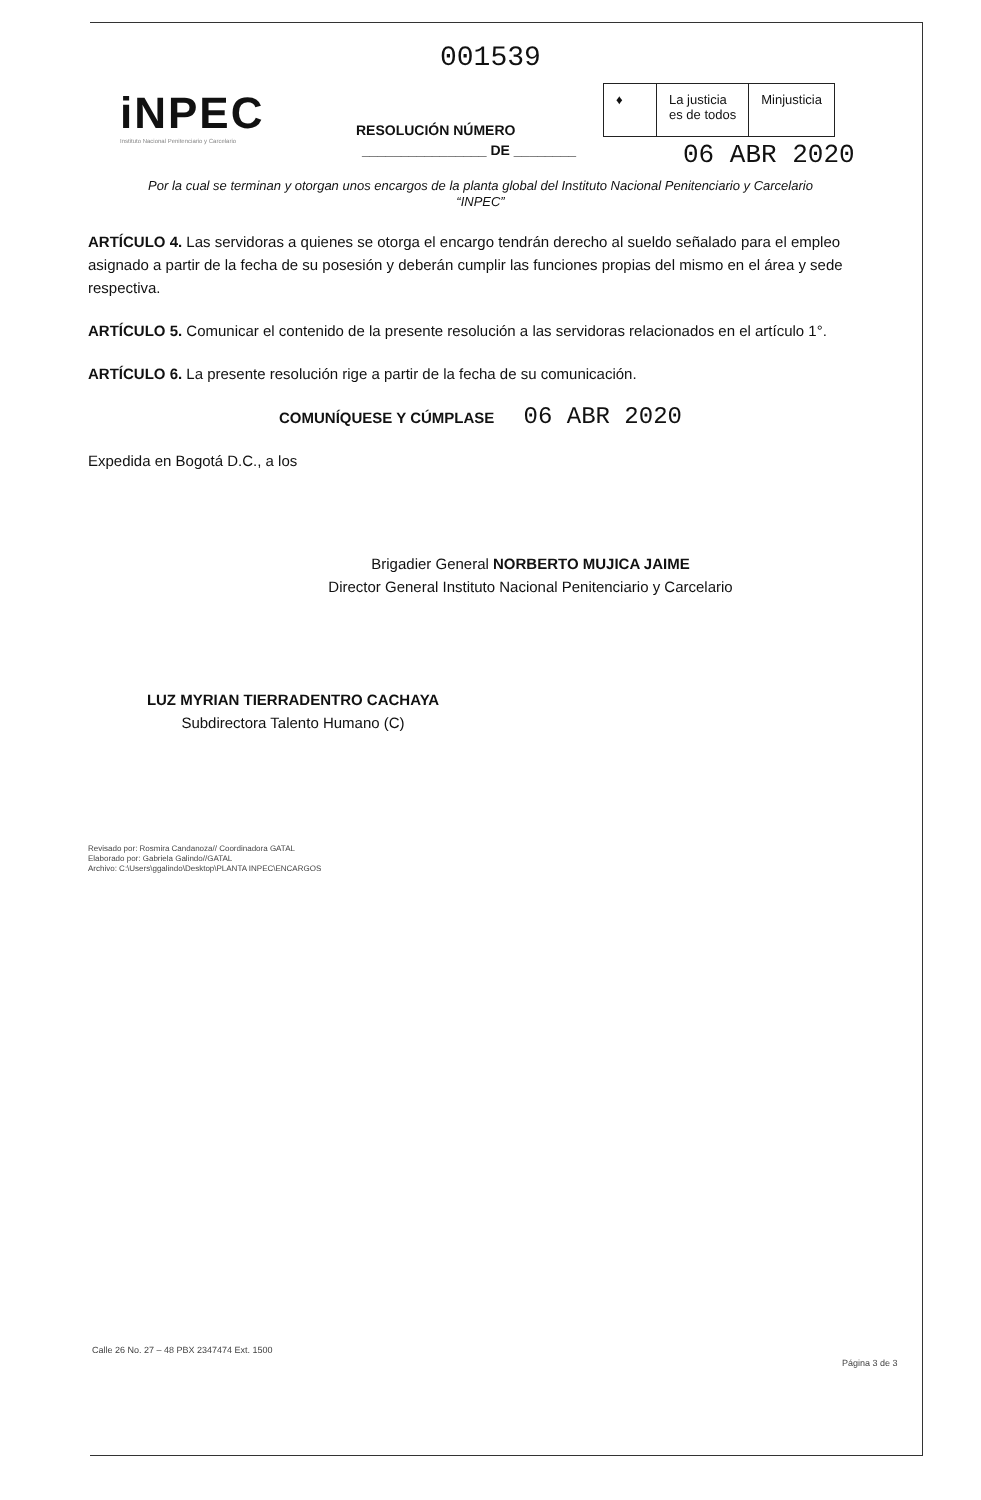001539
iNPEC
Instituto Nacional Penitenciario y Carcelario
RESOLUCIÓN NÚMERO
________________ DE ________
♦ La justicia
es de todos
Minjusticia
06 ABR 2020
Por la cual se terminan y otorgan unos encargos de la planta global del Instituto Nacional Penitenciario y Carcelario
“INPEC”
ARTÍCULO 4. Las servidoras a quienes se otorga el encargo tendrán derecho al sueldo señalado para el empleo asignado a partir de la fecha de su posesión y deberán cumplir las funciones propias del mismo en el área y sede respectiva.
ARTÍCULO 5. Comunicar el contenido de la presente resolución a las servidoras relacionados en el artículo 1°.
ARTÍCULO 6. La presente resolución rige a partir de la fecha de su comunicación.
COMUNÍQUESE Y CÚMPLASE 06 ABR 2020
Expedida en Bogotá D.C., a los
Brigadier General NORBERTO MUJICA JAIME
Director General Instituto Nacional Penitenciario y Carcelario
LUZ MYRIAN TIERRADENTRO CACHAYA
Subdirectora Talento Humano (C)
Revisado por: Rosmira Candanoza// Coordinadora GATAL
Elaborado por: Gabriela Galindo//GATAL
Archivo: C:\Users\ggalindo\Desktop\PLANTA INPEC\ENCARGOS
Calle 26 No. 27 – 48 PBX 2347474 Ext. 1500
Página 3 de 3